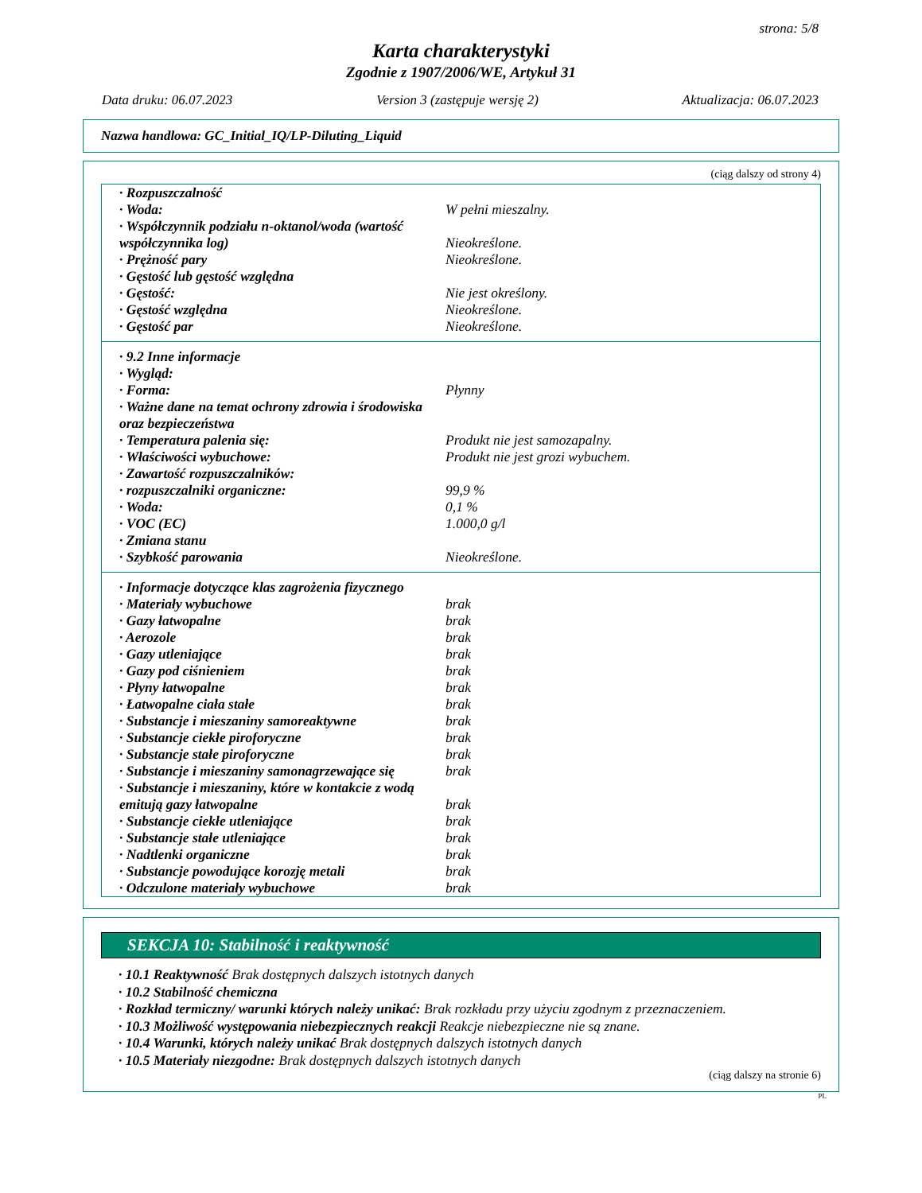strona: 5/8
Karta charakterystyki
Zgodnie z 1907/2006/WE, Artykuł 31
Data druku: 06.07.2023 Version 3 (zastępuje wersję 2) Aktualizacja: 06.07.2023
Nazwa handlowa: GC_Initial_IQ/LP-Diluting_Liquid
(ciąg dalszy od strony 4)
| · Rozpuszczalność | |
| · Woda: | W pełni mieszalny. |
| · Współczynnik podziału n-oktanol/woda (wartość współczynnika log) | Nieokreślone. |
| · Prężność pary | Nieokreślone. |
| · Gęstość lub gęstość względna | |
| · Gęstość: | Nie jest określony. |
| · Gęstość względna | Nieokreślone. |
| · Gęstość par | Nieokreślone. |
| · 9.2 Inne informacje | |
| · Wygląd: | |
| · Forma: | Płynny |
| · Ważne dane na temat ochrony zdrowia i środowiska oraz bezpieczeństwa | |
| · Temperatura palenia się: | Produkt nie jest samozapalny. |
| · Właściwości wybuchowe: | Produkt nie jest grozi wybuchem. |
| · Zawartość rozpuszczalników: | |
| · rozpuszczalniki organiczne: | 99,9 % |
| · Woda: | 0,1 % |
| · VOC (EC) | 1.000,0 g/l |
| · Zmiana stanu | |
| · Szybkość parowania | Nieokreślone. |
| · Informacje dotyczące klas zagrożenia fizycznego | |
| · Materiały wybuchowe | brak |
| · Gazy łatwopalne | brak |
| · Aerozole | brak |
| · Gazy utleniające | brak |
| · Gazy pod ciśnieniem | brak |
| · Płyny łatwopalne | brak |
| · Łatwopalne ciała stałe | brak |
| · Substancje i mieszaniny samoreaktywne | brak |
| · Substancje ciekłe piroforyczne | brak |
| · Substancje stałe piroforyczne | brak |
| · Substancje i mieszaniny samonagrzewające się | brak |
| · Substancje i mieszaniny, które w kontakcie z wodą emitują gazy łatwopalne | brak |
| · Substancje ciekłe utleniające | brak |
| · Substancje stałe utleniające | brak |
| · Nadtlenki organiczne | brak |
| · Substancje powodujące korozję metali | brak |
| · Odczulone materiały wybuchowe | brak |
SEKCJA 10: Stabilność i reaktywność
· 10.1 Reaktywność Brak dostępnych dalszych istotnych danych
· 10.2 Stabilność chemiczna
· Rozkład termiczny/ warunki których należy unikać: Brak rozkładu przy użyciu zgodnym z przeznaczeniem.
· 10.3 Możliwość występowania niebezpiecznych reakcji Reakcje niebezpieczne nie są znane.
· 10.4 Warunki, których należy unikać Brak dostępnych dalszych istotnych danych
· 10.5 Materiały niezgodne: Brak dostępnych dalszych istotnych danych
(ciąg dalszy na stronie 6)
PL